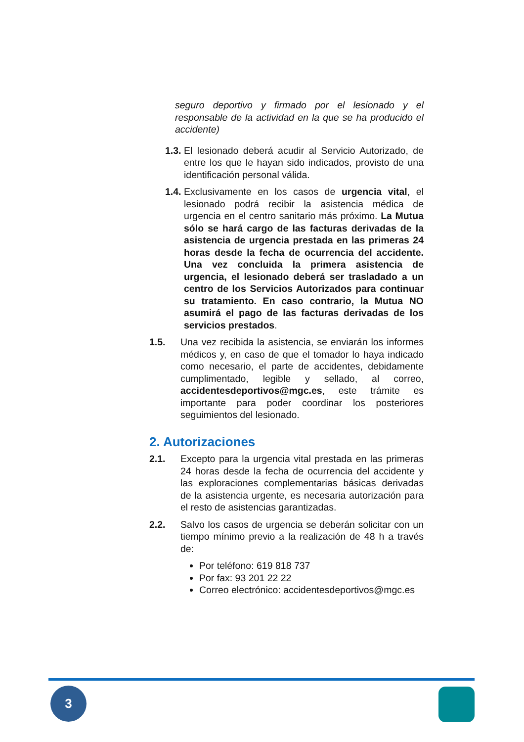seguro deportivo y firmado por el lesionado y el responsable de la actividad en la que se ha producido el accidente)
1.3.
El lesionado deberá acudir al Servicio Autorizado, de entre los que le hayan sido indicados, provisto de una identificación personal válida.
1.4.
Exclusivamente en los casos de urgencia vital, el lesionado podrá recibir la asistencia médica de urgencia en el centro sanitario más próximo. La Mutua sólo se hará cargo de las facturas derivadas de la asistencia de urgencia prestada en las primeras 24 horas desde la fecha de ocurrencia del accidente. Una vez concluida la primera asistencia de urgencia, el lesionado deberá ser trasladado a un centro de los Servicios Autorizados para continuar su tratamiento. En caso contrario, la Mutua NO asumirá el pago de las facturas derivadas de los servicios prestados.
1.5. Una vez recibida la asistencia, se enviarán los informes médicos y, en caso de que el tomador lo haya indicado como necesario, el parte de accidentes, debidamente cumplimentado, legible y sellado, al correo, accidentesdeportivos@mgc.es, este trámite es importante para poder coordinar los posteriores seguimientos del lesionado.
2. Autorizaciones
2.1. Excepto para la urgencia vital prestada en las primeras 24 horas desde la fecha de ocurrencia del accidente y las exploraciones complementarias básicas derivadas de la asistencia urgente, es necesaria autorización para el resto de asistencias garantizadas.
2.2. Salvo los casos de urgencia se deberán solicitar con un tiempo mínimo previo a la realización de 48 h a través de:
Por teléfono: 619 818 737
Por fax: 93 201 22 22
Correo electrónico: accidentesdeportivos@mgc.es
3